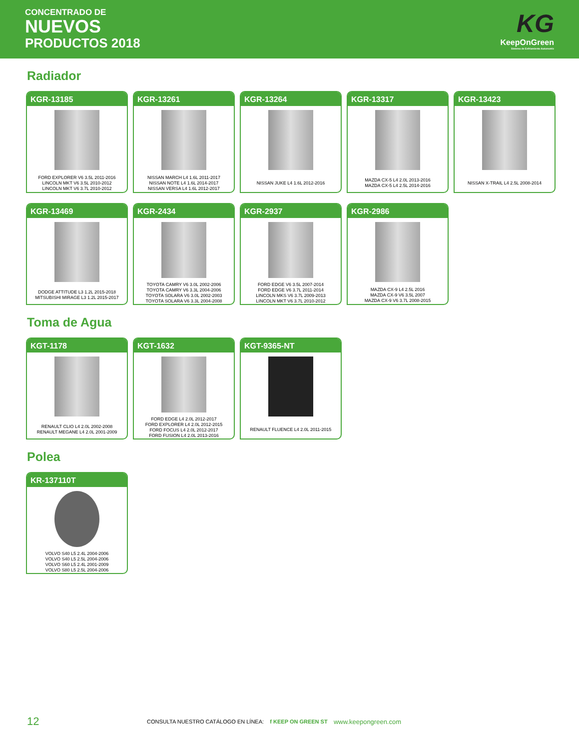CONCENTRADO DE
NUEVOS
PRODUCTOS 2018
KG
KeepOnGreen
Sistema de Enfriamiento Automotriz
Radiador
KGR-13185
FORD EXPLORER V6 3.5L 2011-2016
LINCOLN MKT V6 3.5L 2010-2012
LINCOLN MKT V6 3.7L 2010-2012
KGR-13261
NISSAN MARCH L4 1.6L 2011-2017
NISSAN NOTE L4 1.6L 2014-2017
NISSAN VERSA L4 1.6L 2012-2017
KGR-13264
NISSAN JUKE L4 1.6L 2012-2016
KGR-13317
MAZDA CX-5 L4 2.0L 2013-2016
MAZDA CX-5 L4 2.5L 2014-2016
KGR-13423
NISSAN X-TRAIL L4 2.5L 2008-2014
KGR-13469
DODGE ATTITUDE L3 1.2L 2015-2018
MITSUBISHI MIRAGE L3 1.2L 2015-2017
KGR-2434
TOYOTA CAMRY V6 3.0L 2002-2006
TOYOTA CAMRY V6 3.3L 2004-2006
TOYOTA SOLARA V6 3.0L 2002-2003
TOYOTA SOLARA V6 3.3L 2004-2008
KGR-2937
FORD EDGE V6 3.5L 2007-2014
FORD EDGE V6 3.7L 2011-2014
LINCOLN MKS V6 3.7L 2009-2013
LINCOLN MKT V6 3.7L 2010-2012
KGR-2986
MAZDA CX-9 L4 2.5L 2016
MAZDA CX-9 V6 3.5L 2007
MAZDA CX-9 V6 3.7L 2008-2015
Toma de Agua
KGT-1178
RENAULT CLIO L4 2.0L 2002-2008
RENAULT MEGANE L4 2.0L 2001-2009
KGT-1632
FORD EDGE L4 2.0L 2012-2017
FORD EXPLORER L4 2.0L 2012-2015
FORD FOCUS L4 2.0L 2012-2017
FORD FUSION L4 2.0L 2013-2016
KGT-9365-NT
RENAULT FLUENCE L4 2.0L 2011-2015
Polea
KR-137110T
VOLVO S40 L5 2.4L 2004-2006
VOLVO S40 L5 2.5L 2004-2006
VOLVO S60 L5 2.4L 2001-2009
VOLVO S80 L5 2.5L 2004-2006
12 CONSULTA NUESTRO CATÁLOGO EN LÍNEA: f KEEP ON GREEN ST www.keepongreen.com